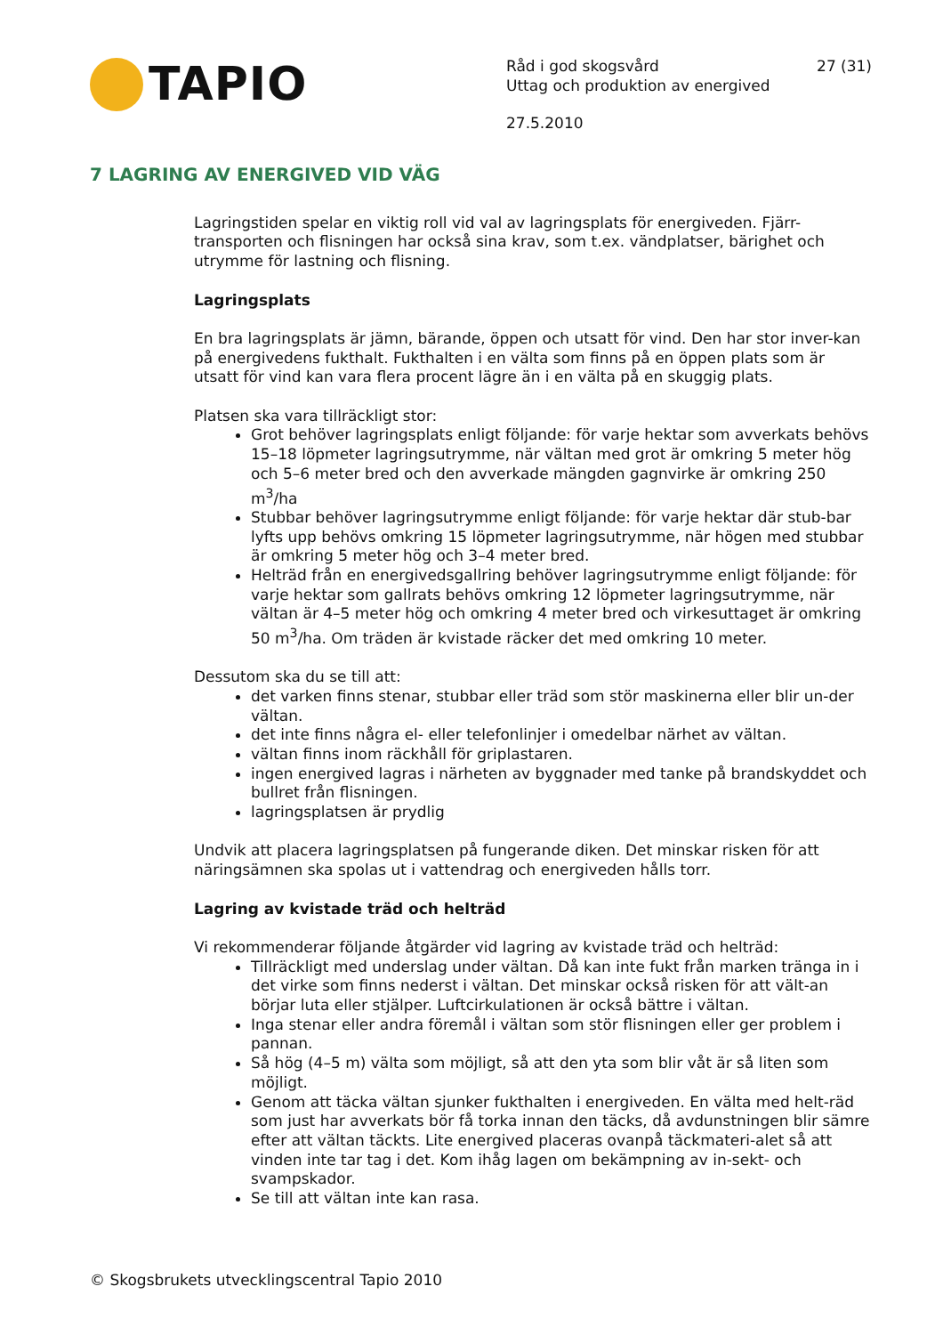TAPIO
Råd i god skogsvård 27 (31)
Uttag och produktion av energived
27.5.2010
7 LAGRING AV ENERGIVED VID VÄG
Lagringstiden spelar en viktig roll vid val av lagringsplats för energiveden. Fjärr-transporten och flisningen har också sina krav, som t.ex. vändplatser, bärighet och utrymme för lastning och flisning.
Lagringsplats
En bra lagringsplats är jämn, bärande, öppen och utsatt för vind. Den har stor inver-kan på energivedens fukthalt. Fukthalten i en välta som finns på en öppen plats som är utsatt för vind kan vara flera procent lägre än i en välta på en skuggig plats.
Platsen ska vara tillräckligt stor:
Grot behöver lagringsplats enligt följande: för varje hektar som avverkats behövs 15–18 löpmeter lagringsutrymme, när vältan med grot är omkring 5 meter hög och 5–6 meter bred och den avverkade mängden gagnvirke är omkring 250 m<sup>3</sup>/ha
Stubbar behöver lagringsutrymme enligt följande: för varje hektar där stub-bar lyfts upp behövs omkring 15 löpmeter lagringsutrymme, när högen med stubbar är omkring 5 meter hög och 3–4 meter bred.
Helträd från en energivedsgallring behöver lagringsutrymme enligt följande: för varje hektar som gallrats behövs omkring 12 löpmeter lagringsutrymme, när vältan är 4–5 meter hög och omkring 4 meter bred och virkesuttaget är omkring 50 m<sup>3</sup>/ha. Om träden är kvistade räcker det med omkring 10 meter.
Dessutom ska du se till att:
det varken finns stenar, stubbar eller träd som stör maskinerna eller blir un-der vältan.
det inte finns några el- eller telefonlinjer i omedelbar närhet av vältan.
vältan finns inom räckhåll för griplastaren.
ingen energived lagras i närheten av byggnader med tanke på brandskyddet och bullret från flisningen.
lagringsplatsen är prydlig
Undvik att placera lagringsplatsen på fungerande diken. Det minskar risken för att näringsämnen ska spolas ut i vattendrag och energiveden hålls torr.
Lagring av kvistade träd och helträd
Vi rekommenderar följande åtgärder vid lagring av kvistade träd och helträd:
Tillräckligt med underslag under vältan. Då kan inte fukt från marken tränga in i det virke som finns nederst i vältan. Det minskar också risken för att vält-an börjar luta eller stjälper. Luftcirkulationen är också bättre i vältan.
Inga stenar eller andra föremål i vältan som stör flisningen eller ger problem i pannan.
Så hög (4–5 m) välta som möjligt, så att den yta som blir våt är så liten som möjligt.
Genom att täcka vältan sjunker fukthalten i energiveden. En välta med helt-räd som just har avverkats bör få torka innan den täcks, då avdunstningen blir sämre efter att vältan täckts. Lite energived placeras ovanpå täckmateri-alet så att vinden inte tar tag i det. Kom ihåg lagen om bekämpning av in-sekt- och svampskador.
Se till att vältan inte kan rasa.
© Skogsbrukets utvecklingscentral Tapio 2010